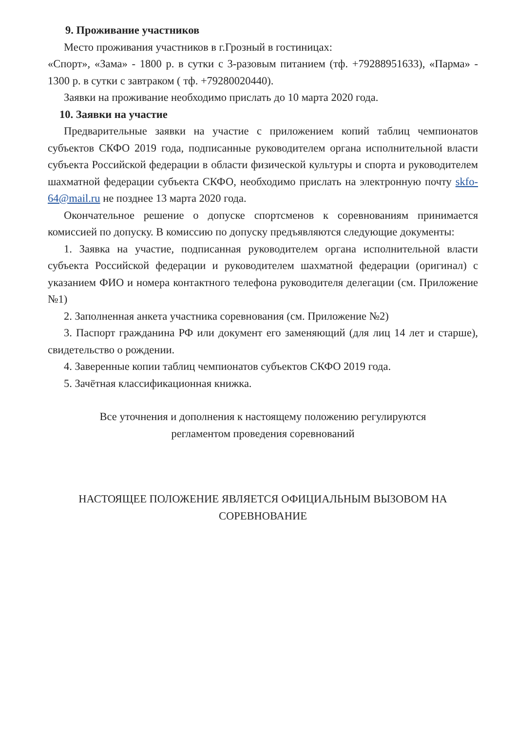9. Проживание участников
Место проживания участников в г.Грозный в гостиницах:
«Спорт», «Зама» - 1800 р. в сутки с 3-разовым питанием (тф. +79288951633), «Парма» - 1300 р. в сутки с завтраком ( тф. +79280020440).
Заявки на проживание необходимо прислать до 10 марта 2020 года.
10. Заявки на участие
Предварительные заявки на участие с приложением копий таблиц чемпионатов субъектов СКФО 2019 года, подписанные руководителем органа исполнительной власти субъекта Российской федерации в области физической культуры и спорта и руководителем шахматной федерации субъекта СКФО, необходимо прислать на электронную почту skfo-64@mail.ru не позднее 13 марта 2020 года.
Окончательное решение о допуске спортсменов к соревнованиям принимается комиссией по допуску. В комиссию по допуску предъявляются следующие документы:
1. Заявка на участие, подписанная руководителем органа исполнительной власти субъекта Российской федерации и руководителем шахматной федерации (оригинал) с указанием ФИО и номера контактного телефона руководителя делегации (см. Приложение №1)
2. Заполненная анкета участника соревнования (см. Приложение №2)
3. Паспорт гражданина РФ или документ его заменяющий (для лиц 14 лет и старше), свидетельство о рождении.
4. Заверенные копии таблиц чемпионатов субъектов СКФО 2019 года.
5. Зачётная классификационная книжка.
Все уточнения и дополнения к настоящему положению регулируются
регламентом проведения соревнований
НАСТОЯЩЕЕ ПОЛОЖЕНИЕ ЯВЛЯЕТСЯ ОФИЦИАЛЬНЫМ ВЫЗОВОМ НА
СОРЕВНОВАНИЕ